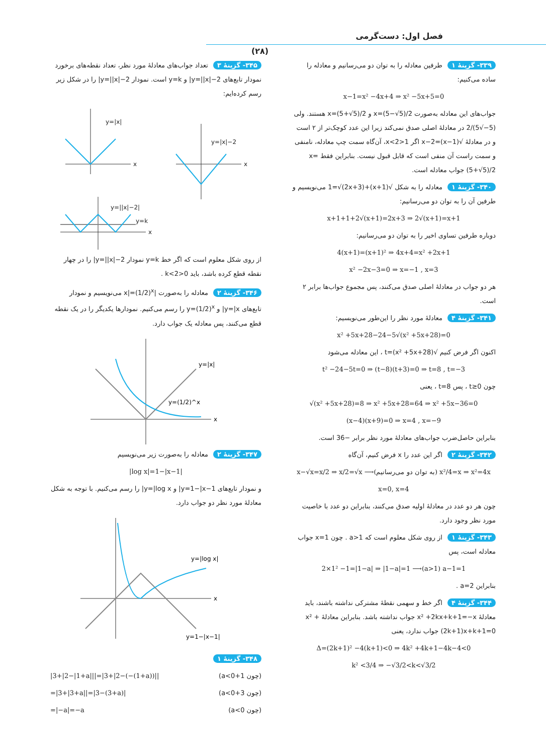فصل اول: دست‌گرمی
(۲۸)
۳۳۹- گزینهٔ ۱ طرفین معادله را به توان دو می‌رسانیم و معادله را ساده می‌کنیم:
x−1=x² −4x+4 ⇒ x² −5x+5=0
جواب‌های این معادله به‌صورت x=(5−√5)/2 و x=(5+√5)/2 هستند. ولی (5−√5)/2 در معادلهٔ اصلی صدق نمی‌کند زیرا این عدد کوچک‌تر از ۲ است و در معادلهٔ √(x−1)=x−2 اگر 1<x<2، آن‌گاه سمت چپ معادله، نامنفی و سمت راست آن منفی است که قابل قبول نیست. بنابراین فقط x=(5+√5)/2 جواب معادله است.
۳۴۰- گزینهٔ ۱ معادله را به شکل √(x+1)+1=√(2x+3) می‌نویسیم و طرفین آن را به توان دو می‌رسانیم:
x+1+1+2√(x+1)=2x+3 ⇒ 2√(x+1)=x+1
دوباره طرفین تساوی اخیر را به توان دو می‌رسانیم:
4(x+1)=(x+1)² ⇒ 4x+4=x² +2x+1
x² −2x−3=0 ⇒ x=−1 , x=3
هر دو جواب در معادلهٔ اصلی صدق می‌کنند، پس مجموع جواب‌ها برابر ۲ است.
۳۴۱- گزینهٔ ۴ معادلهٔ مورد نظر را این‌طور می‌نویسیم:
x² +5x+28−24−5√(x² +5x+28)=0
اکنون اگر فرض کنیم √(x² +5x+28)=t ، این معادله می‌شود
t² −24−5t=0 ⇒ (t−8)(t+3)=0 ⇒ t=8 , t=−3
چون t≥0 ، پس t=8 ، یعنی
√(x² +5x+28)=8 ⇒ x² +5x+28=64 ⇒ x² +5x−36=0
(x−4)(x+9)=0 ⇒ x=4 , x=−9
بنابراین حاصل‌ضرب جواب‌های معادلهٔ مورد نظر برابر −36 است.
۳۴۲- گزینهٔ ۲ اگر این عدد را x فرض کنیم، آن‌گاه
x−√x=x/2 ⇒ x/2=√x ⟶(به توان دو می‌رسانیم) x²/4=x ⇒ x²=4x
x=0, x=4
چون هر دو عدد در معادلهٔ اولیه صدق می‌کنند، بنابراین دو عدد با خاصیت مورد نظر وجود دارد.
۳۴۳- گزینهٔ ۱ از روی شکل معلوم است که a>1 . چون x=1 جواب معادله است، پس
2×1² −1=|1−a| ⇒ |1−a|=1 ⟶(a>1) a−1=1
بنابراین a=2 .
۳۴۴- گزینهٔ ۴ اگر خط و سهمی نقطهٔ مشترکی نداشته باشند، باید معادلهٔ x² +2kx+k+1=−x جواب نداشته باشد. بنابراین معادلهٔ x² +(2k+1)x+k+1=0 جواب ندارد، یعنی
Δ=(2k+1)² −4(k+1)<0 ⇒ 4k² +4k+1−4k−4<0
k² <3/4 ⇒ −√3/2<k<√3/2
۳۴۵- گزینهٔ ۳ تعداد جواب‌های معادلهٔ مورد نظر، تعداد نقطه‌های برخورد نمودار تابع‌های y=||x|−2| و y=k است. نمودار y=||x|−2| را در شکل زیر رسم کرده‌ایم:
y=|x|
y=|x|−2
y=||x|−2|
y=k
x
x
x
از روی شکل معلوم است که اگر خط y=k نمودار y=||x|−2| را در چهار نقطه قطع کرده باشد، باید 0<k<2 .
۳۴۶- گزینهٔ ۲ معادله را به‌صورت |x|=(1/2)<sup>x</sup> می‌نویسیم و نمودار تابع‌های y=|x| و y=(1/2)<sup>x</sup> را رسم می‌کنیم. نمودارها یکدیگر را در یک نقطه قطع می‌کنند، پس معادله یک جواب دارد.
y=|x|
y=(1/2)^x
x
۳۴۷- گزینهٔ ۲ معادله را به‌صورت زیر می‌نویسیم
|log x|=1−|x−1|
و نمودار تابع‌های y=1−|x−1| و y=|log x| را رسم می‌کنیم. با توجه به شکل معادلهٔ مورد نظر دو جواب دارد.
y=|log x|
y=1−|x−1|
x
۳۴۸- گزینهٔ ۱
(چون 1+a<0) |3+|2−|1+a|||=|3+|2−(−(1+a))||
(چون 3+a<0) =|3+|3+a||=|3−(3+a)|
(چون a<0) =|−a|=−a